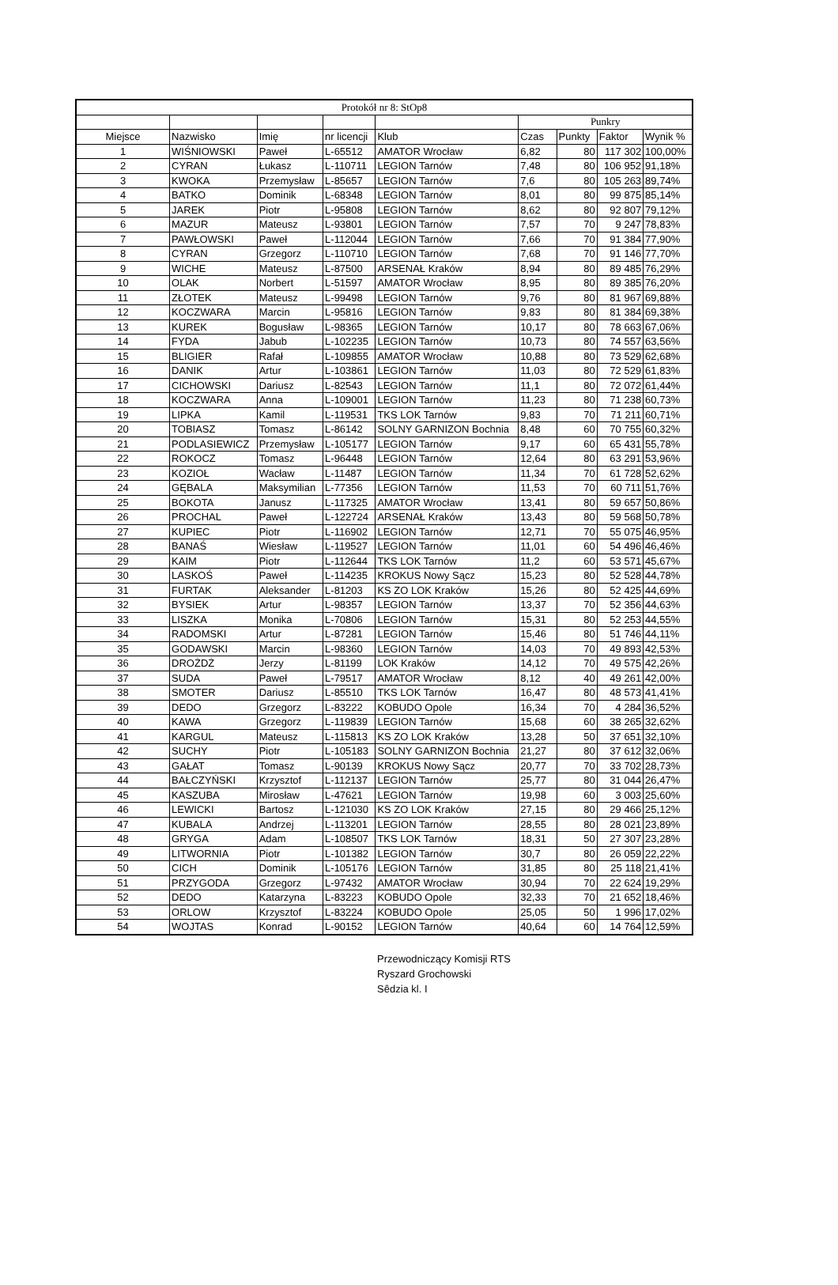| Protokół nr 8: StOp8 | | | | | | | | |
| | | | | | Punkry | | | |
| Miejsce | Nazwisko | Imię | nr licencji | Klub | Czas | Punkty | Faktor | Wynik % |
| 1 | WIŚNIOWSKI | Paweł | L-65512 | AMATOR Wrocław | 6,82 | 80 | 117 302 | 100,00% |
| 2 | CYRAN | Łukasz | L-110711 | LEGION Tarnów | 7,48 | 80 | 106 952 | 91,18% |
| 3 | KWOKA | Przemysław | L-85657 | LEGION Tarnów | 7,6 | 80 | 105 263 | 89,74% |
| 4 | BATKO | Dominik | L-68348 | LEGION Tarnów | 8,01 | 80 | 99 875 | 85,14% |
| 5 | JAREK | Piotr | L-95808 | LEGION Tarnów | 8,62 | 80 | 92 807 | 79,12% |
| 6 | MAZUR | Mateusz | L-93801 | LEGION Tarnów | 7,57 | 70 | 9 247 | 78,83% |
| 7 | PAWŁOWSKI | Paweł | L-112044 | LEGION Tarnów | 7,66 | 70 | 91 384 | 77,90% |
| 8 | CYRAN | Grzegorz | L-110710 | LEGION Tarnów | 7,68 | 70 | 91 146 | 77,70% |
| 9 | WICHE | Mateusz | L-87500 | ARSENAŁ Kraków | 8,94 | 80 | 89 485 | 76,29% |
| 10 | OLAK | Norbert | L-51597 | AMATOR Wrocław | 8,95 | 80 | 89 385 | 76,20% |
| 11 | ZŁOTEK | Mateusz | L-99498 | LEGION Tarnów | 9,76 | 80 | 81 967 | 69,88% |
| 12 | KOCZWARA | Marcin | L-95816 | LEGION Tarnów | 9,83 | 80 | 81 384 | 69,38% |
| 13 | KUREK | Bogusław | L-98365 | LEGION Tarnów | 10,17 | 80 | 78 663 | 67,06% |
| 14 | FYDA | Jabub | L-102235 | LEGION Tarnów | 10,73 | 80 | 74 557 | 63,56% |
| 15 | BLIGIER | Rafał | L-109855 | AMATOR Wrocław | 10,88 | 80 | 73 529 | 62,68% |
| 16 | DANIK | Artur | L-103861 | LEGION Tarnów | 11,03 | 80 | 72 529 | 61,83% |
| 17 | CICHOWSKI | Dariusz | L-82543 | LEGION Tarnów | 11,1 | 80 | 72 072 | 61,44% |
| 18 | KOCZWARA | Anna | L-109001 | LEGION Tarnów | 11,23 | 80 | 71 238 | 60,73% |
| 19 | LIPKA | Kamil | L-119531 | TKS LOK Tarnów | 9,83 | 70 | 71 211 | 60,71% |
| 20 | TOBIASZ | Tomasz | L-86142 | SOLNY GARNIZON Bochnia | 8,48 | 60 | 70 755 | 60,32% |
| 21 | PODLASIEWICZ | Przemysław | L-105177 | LEGION Tarnów | 9,17 | 60 | 65 431 | 55,78% |
| 22 | ROKOCZ | Tomasz | L-96448 | LEGION Tarnów | 12,64 | 80 | 63 291 | 53,96% |
| 23 | KOZIOŁ | Wacław | L-11487 | LEGION Tarnów | 11,34 | 70 | 61 728 | 52,62% |
| 24 | GĘBALA | Maksymilian | L-77356 | LEGION Tarnów | 11,53 | 70 | 60 711 | 51,76% |
| 25 | BOKOTA | Janusz | L-117325 | AMATOR Wrocław | 13,41 | 80 | 59 657 | 50,86% |
| 26 | PROCHAL | Paweł | L-122724 | ARSENAŁ Kraków | 13,43 | 80 | 59 568 | 50,78% |
| 27 | KUPIEC | Piotr | L-116902 | LEGION Tarnów | 12,71 | 70 | 55 075 | 46,95% |
| 28 | BANAŚ | Wiesław | L-119527 | LEGION Tarnów | 11,01 | 60 | 54 496 | 46,46% |
| 29 | KAIM | Piotr | L-112644 | TKS LOK Tarnów | 11,2 | 60 | 53 571 | 45,67% |
| 30 | LASKOŚ | Paweł | L-114235 | KROKUS Nowy Sącz | 15,23 | 80 | 52 528 | 44,78% |
| 31 | FURTAK | Aleksander | L-81203 | KS ZO LOK Kraków | 15,26 | 80 | 52 425 | 44,69% |
| 32 | BYSIEK | Artur | L-98357 | LEGION Tarnów | 13,37 | 70 | 52 356 | 44,63% |
| 33 | LISZKA | Monika | L-70806 | LEGION Tarnów | 15,31 | 80 | 52 253 | 44,55% |
| 34 | RADOMSKI | Artur | L-87281 | LEGION Tarnów | 15,46 | 80 | 51 746 | 44,11% |
| 35 | GODAWSKI | Marcin | L-98360 | LEGION Tarnów | 14,03 | 70 | 49 893 | 42,53% |
| 36 | DROŻDŻ | Jerzy | L-81199 | LOK Kraków | 14,12 | 70 | 49 575 | 42,26% |
| 37 | SUDA | Paweł | L-79517 | AMATOR Wrocław | 8,12 | 40 | 49 261 | 42,00% |
| 38 | SMOTER | Dariusz | L-85510 | TKS LOK Tarnów | 16,47 | 80 | 48 573 | 41,41% |
| 39 | DEDO | Grzegorz | L-83222 | KOBUDO Opole | 16,34 | 70 | 4 284 | 36,52% |
| 40 | KAWA | Grzegorz | L-119839 | LEGION Tarnów | 15,68 | 60 | 38 265 | 32,62% |
| 41 | KARGUL | Mateusz | L-115813 | KS ZO LOK Kraków | 13,28 | 50 | 37 651 | 32,10% |
| 42 | SUCHY | Piotr | L-105183 | SOLNY GARNIZON Bochnia | 21,27 | 80 | 37 612 | 32,06% |
| 43 | GAŁAT | Tomasz | L-90139 | KROKUS Nowy Sącz | 20,77 | 70 | 33 702 | 28,73% |
| 44 | BAŁCZYŃSKI | Krzysztof | L-112137 | LEGION Tarnów | 25,77 | 80 | 31 044 | 26,47% |
| 45 | KASZUBA | Mirosław | L-47621 | LEGION Tarnów | 19,98 | 60 | 3 003 | 25,60% |
| 46 | LEWICKI | Bartosz | L-121030 | KS ZO LOK Kraków | 27,15 | 80 | 29 466 | 25,12% |
| 47 | KUBALA | Andrzej | L-113201 | LEGION Tarnów | 28,55 | 80 | 28 021 | 23,89% |
| 48 | GRYGA | Adam | L-108507 | TKS LOK Tarnów | 18,31 | 50 | 27 307 | 23,28% |
| 49 | LITWORNIA | Piotr | L-101382 | LEGION Tarnów | 30,7 | 80 | 26 059 | 22,22% |
| 50 | CICH | Dominik | L-105176 | LEGION Tarnów | 31,85 | 80 | 25 118 | 21,41% |
| 51 | PRZYGODA | Grzegorz | L-97432 | AMATOR Wrocław | 30,94 | 70 | 22 624 | 19,29% |
| 52 | DEDO | Katarzyna | L-83223 | KOBUDO Opole | 32,33 | 70 | 21 652 | 18,46% |
| 53 | ORLOW | Krzysztof | L-83224 | KOBUDO Opole | 25,05 | 50 | 1 996 | 17,02% |
| 54 | WOJTAS | Konrad | L-90152 | LEGION Tarnów | 40,64 | 60 | 14 764 | 12,59% |
Przewodniczący Komisji RTS
Ryszard Grochowski
Sêdzia kl. I